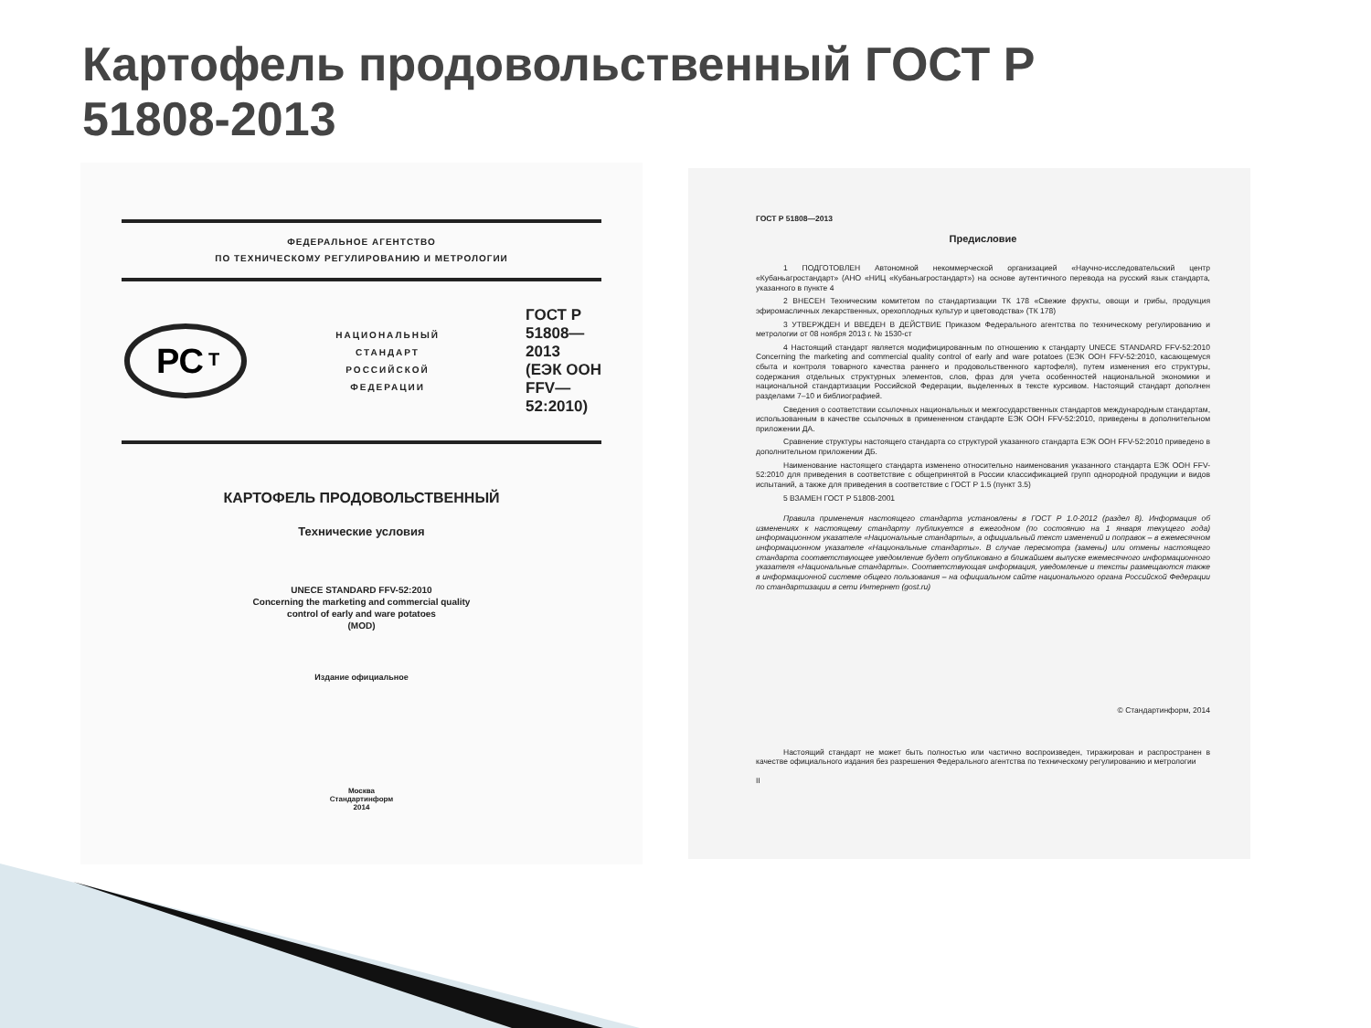Картофель продовольственный ГОСТ Р
51808-2013
ФЕДЕРАЛЬНОЕ АГЕНТСТВО
ПО ТЕХНИЧЕСКОМУ РЕГУЛИРОВАНИЮ И МЕТРОЛОГИИ
РС
Т
НАЦИОНАЛЬНЫЙ
СТАНДАРТ
РОССИЙСКОЙ
ФЕДЕРАЦИИ
ГОСТ Р
51808—
2013
(ЕЭК ООН
FFV—
52:2010)
КАРТОФЕЛЬ ПРОДОВОЛЬСТВЕННЫЙ
Технические условия
UNECE STANDARD FFV-52:2010
Concerning the marketing and commercial quality
control of early and ware potatoes
(MOD)
Издание официальное
Москва
Стандартинформ
2014
ГОСТ Р 51808—2013
Предисловие
1 ПОДГОТОВЛЕН Автономной некоммерческой организацией «Научно-исследовательский центр «Кубаньагростандарт» (АНО «НИЦ «Кубаньагростандарт») на основе аутентичного перевода на русский язык стандарта, указанного в пункте 4
2 ВНЕСЕН Техническим комитетом по стандартизации ТК 178 «Свежие фрукты, овощи и грибы, продукция эфиромасличных лекарственных, орехоплодных культур и цветоводства» (ТК 178)
3 УТВЕРЖДЕН И ВВЕДЕН В ДЕЙСТВИЕ Приказом Федерального агентства по техническому регулированию и метрологии от 08 ноября 2013 г. № 1530-ст
4 Настоящий стандарт является модифицированным по отношению к стандарту UNECE STANDARD FFV-52:2010 Concerning the marketing and commercial quality control of early and ware potatoes (ЕЭК ООН FFV-52:2010, касающемуся сбыта и контроля товарного качества раннего и продовольственного картофеля), путем изменения его структуры, содержания отдельных структурных элементов, слов, фраз для учета особенностей национальной экономики и национальной стандартизации Российской Федерации, выделенных в тексте курсивом. Настоящий стандарт дополнен разделами 7–10 и библиографией.
Сведения о соответствии ссылочных национальных и межгосударственных стандартов международным стандартам, использованным в качестве ссылочных в примененном стандарте ЕЭК ООН FFV-52:2010, приведены в дополнительном приложении ДА.
Сравнение структуры настоящего стандарта со структурой указанного стандарта ЕЭК ООН FFV-52:2010 приведено в дополнительном приложении ДБ.
Наименование настоящего стандарта изменено относительно наименования указанного стандарта ЕЭК ООН FFV-52:2010 для приведения в соответствие с общепринятой в России классификацией групп однородной продукции и видов испытаний, а также для приведения в соответствие с ГОСТ Р 1.5 (пункт 3.5)
5 ВЗАМЕН ГОСТ Р 51808-2001
Правила применения настоящего стандарта установлены в ГОСТ Р 1.0-2012 (раздел 8). Информация об изменениях к настоящему стандарту публикуется в ежегодном (по состоянию на 1 января текущего года) информационном указателе «Национальные стандарты», а официальный текст изменений и поправок – в ежемесячном информационном указателе «Национальные стандарты». В случае пересмотра (замены) или отмены настоящего стандарта соответствующее уведомление будет опубликовано в ближайшем выпуске ежемесячного информационного указателя «Национальные стандарты». Соответствующая информация, уведомление и тексты размещаются также в информационной системе общего пользования – на официальном сайте национального органа Российской Федерации по стандартизации в сети Интернет (gost.ru)
© Стандартинформ, 2014
Настоящий стандарт не может быть полностью или частично воспроизведен, тиражирован и распространен в качестве официального издания без разрешения Федерального агентства по техническому регулированию и метрологии
II